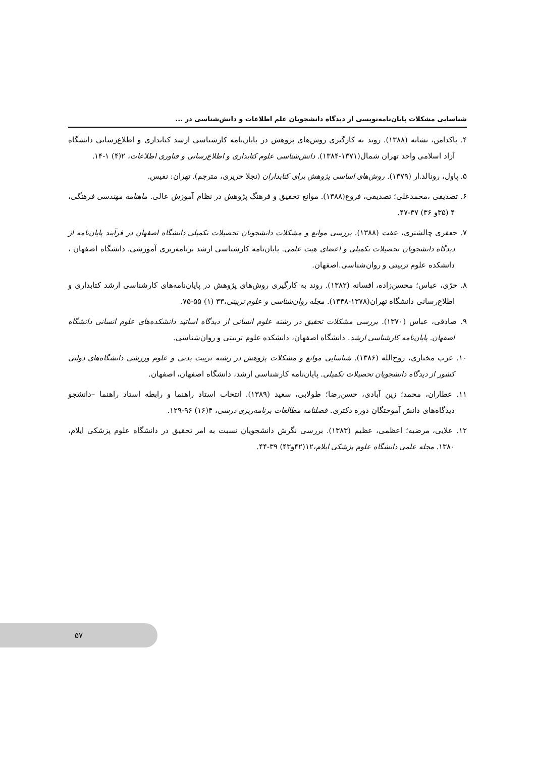شناسایی مشکلات پایان‌نامه‌نویسی از دیدگاه دانشجویان علم اطلاعات و دانش‌شناسی در ...
۴. پاکدامن، نشانه (۱۳۸۸). روند به کارگیری روش‌های پژوهش در پایان‌نامه کارشناسی ارشد کتابداری و اطلاع‌رسانی دانشگاه آزاد اسلامی واحد تهران شمال(۱۳۷۱-۱۳۸۴). دانش‌شناسی علوم کتابداری و اطلاع‌رسانی و فناوری اطلاعات، ۲(۴) ۱-۱۴.
۵. پاول، رونالد.ار (۱۳۷۹). روش‌های اساسی پژوهش برای کتابداران (نجلا حریری، مترجم). تهران: نفیس.
۶. تصدیقی ،محمدعلی؛ تصدیقی، فروغ(۱۳۸۸). موانع تحقیق و فرهنگ پژوهش در نظام آموزش عالی. ماهنامه مهندسی فرهنگی، ۴ (۳۵و ۳۶) ۳۷-۴۷.
۷. جعفری چالشتری، عفت (۱۳۸۸). بررسی موانع و مشکلات دانشجویان تحصیلات تکمیلی دانشگاه اصفهان در فرآیند پایان‌نامه از دیدگاه دانشجویان تحصیلات تکمیلی و اعضای هیت علمی. پایان‌نامه کارشناسی ارشد برنامه‌ریزی آموزشی. دانشگاه اصفهان ، دانشکده علوم تربیتی و روان‌شناسی.اصفهان.
۸. حرّی، عباس؛ محسن‌زاده، افسانه (۱۳۸۲). روند به کارگیری روش‌های پژوهش در پایان‌نامه‌های کارشناسی ارشد کتابداری و اطلاع‌رسانی دانشگاه تهران(۱۳۷۸-۱۳۴۸). مجله روان‌شناسی و علوم تربیتی،۳۳ (۱) ۵۵-۷۵.
۹. صادقی، عباس (۱۳۷۰). بررسی مشکلات تحقیق در رشته علوم انسانی از دیدگاه اساتید دانشکده‌های علوم انسانی دانشگاه اصفهان. پایان‌نامه کارشناسی ارشد. دانشگاه اصفهان، دانشکده علوم تربیتی و روان‌شناسی.
۱۰. عرب مختاری، روح‌الله (۱۳۸۶). شناسایی موانع و مشکلات پژوهش در رشته تربیت بدنی و علوم ورزشی دانشگاه‌های دولتی کشور از دیدگاه دانشجویان تحصیلات تکمیلی. پایان‌نامه کارشناسی ارشد، دانشگاه اصفهان، اصفهان.
۱۱. عطاران، محمد؛ زین آبادی، حسن‌رضا؛ طولابی، سعید (۱۳۸۹). انتخاب استاد راهنما و رابطه استاد راهنما –دانشجو دیدگاه‌های دانش آموختگان دوره دکتری. فصلنامه مطالعات برنامه‌ریزی درسی، ۴(۱۶) ۹۶-۱۲۹.
۱۲. علایی، مرضیه؛ اعظمی، عظیم (۱۳۸۳). بررسی نگرش دانشجویان نسبت به امر تحقیق در دانشگاه علوم پزشکی ایلام، ۱۳۸۰. مجله علمی دانشگاه علوم پزشکی ایلام،۱۲(۴۲و۴۳) ۳۹-۴۴.
۵۷